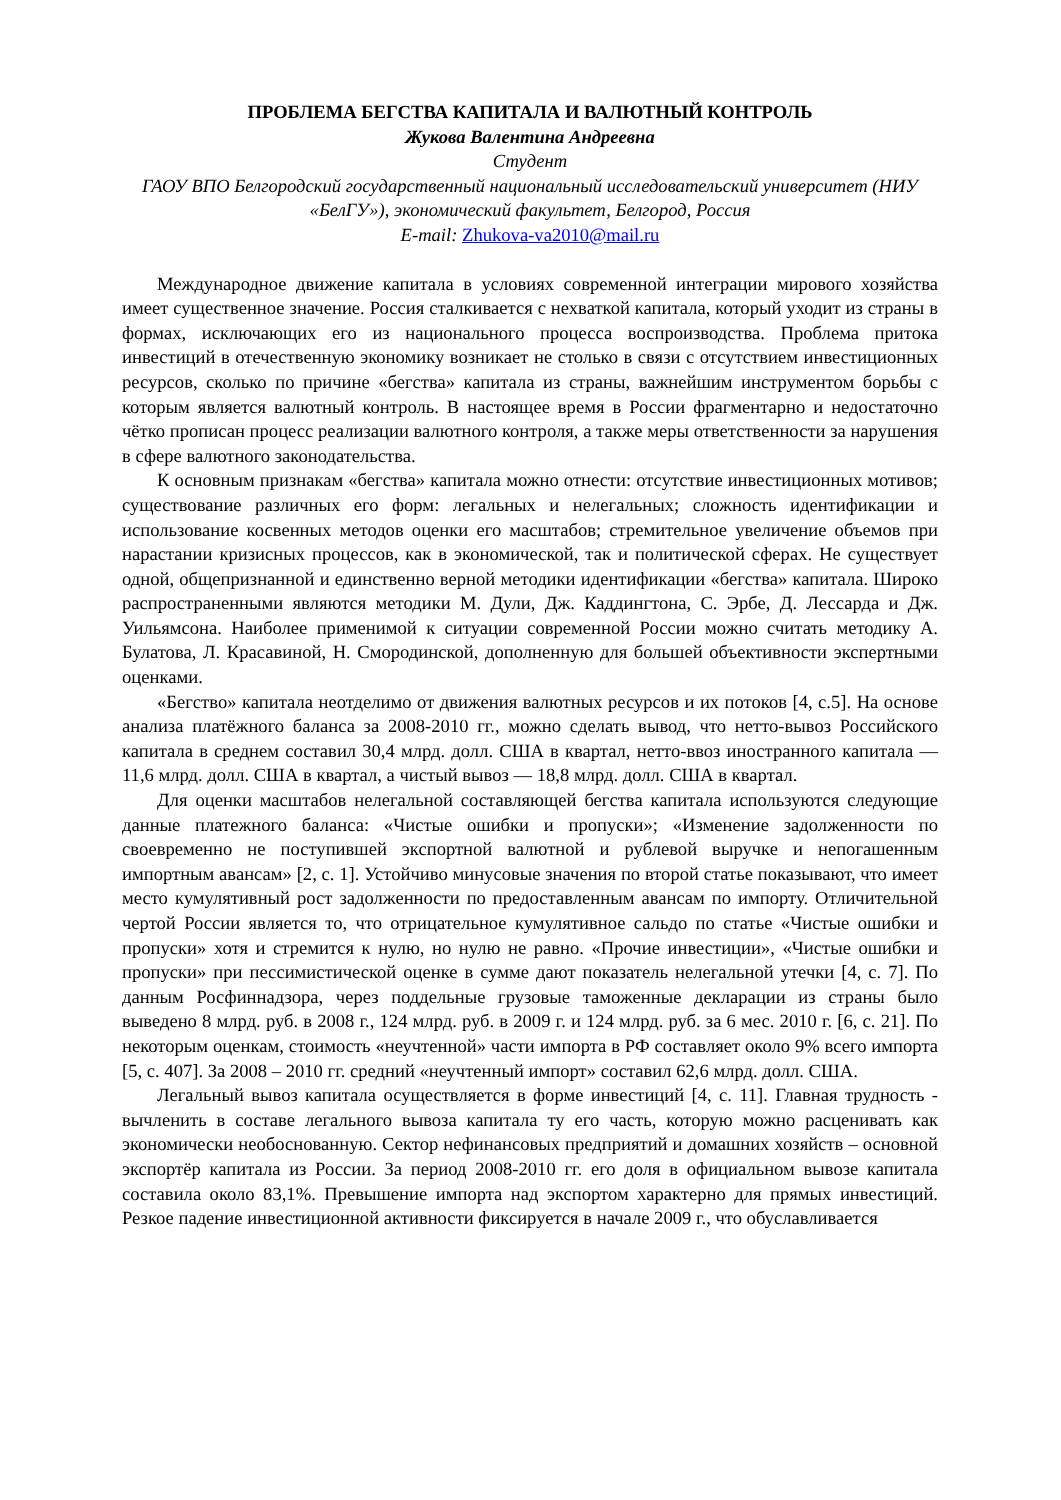ПРОБЛЕМА БЕГСТВА КАПИТАЛА И ВАЛЮТНЫЙ КОНТРОЛЬ
Жукова Валентина Андреевна
Студент
ГАОУ ВПО Белгородский государственный национальный исследовательский университет (НИУ «БелГУ»), экономический факультет, Белгород, Россия
E-mail: Zhukova-va2010@mail.ru
Международное движение капитала в условиях современной интеграции мирового хозяйства имеет существенное значение. Россия сталкивается с нехваткой капитала, который уходит из страны в формах, исключающих его из национального процесса воспроизводства. Проблема притока инвестиций в отечественную экономику возникает не столько в связи с отсутствием инвестиционных ресурсов, сколько по причине «бегства» капитала из страны, важнейшим инструментом борьбы с которым является валютный контроль. В настоящее время в России фрагментарно и недостаточно чётко прописан процесс реализации валютного контроля, а также меры ответственности за нарушения в сфере валютного законодательства.
К основным признакам «бегства» капитала можно отнести: отсутствие инвестиционных мотивов; существование различных его форм: легальных и нелегальных; сложность идентификации и использование косвенных методов оценки его масштабов; стремительное увеличение объемов при нарастании кризисных процессов, как в экономической, так и политической сферах. Не существует одной, общепризнанной и единственно верной методики идентификации «бегства» капитала. Широко распространенными являются методики М. Дули, Дж. Каддингтона, С. Эрбе, Д. Лессарда и Дж. Уильямсона. Наиболее применимой к ситуации современной России можно считать методику А. Булатова, Л. Красавиной, Н. Смородинской, дополненную для большей объективности экспертными оценками.
«Бегство» капитала неотделимо от движения валютных ресурсов и их потоков [4, с.5]. На основе анализа платёжного баланса за 2008-2010 гг., можно сделать вывод, что нетто-вывоз Российского капитала в среднем составил 30,4 млрд. долл. США в квартал, нетто-ввоз иностранного капитала — 11,6 млрд. долл. США в квартал, а чистый вывоз — 18,8 млрд. долл. США в квартал.
Для оценки масштабов нелегальной составляющей бегства капитала используются следующие данные платежного баланса: «Чистые ошибки и пропуски»; «Изменение задолженности по своевременно не поступившей экспортной валютной и рублевой выручке и непогашенным импортным авансам» [2, с. 1]. Устойчиво минусовые значения по второй статье показывают, что имеет место кумулятивный рост задолженности по предоставленным авансам по импорту. Отличительной чертой России является то, что отрицательное кумулятивное сальдо по статье «Чистые ошибки и пропуски» хотя и стремится к нулю, но нулю не равно. «Прочие инвестиции», «Чистые ошибки и пропуски» при пессимистической оценке в сумме дают показатель нелегальной утечки [4, с. 7]. По данным Росфиннадзора, через поддельные грузовые таможенные декларации из страны было выведено 8 млрд. руб. в 2008 г., 124 млрд. руб. в 2009 г. и 124 млрд. руб. за 6 мес. 2010 г. [6, с. 21]. По некоторым оценкам, стоимость «неучтенной» части импорта в РФ составляет около 9% всего импорта [5, с. 407]. За 2008 – 2010 гг. средний «неучтенный импорт» составил 62,6 млрд. долл. США.
Легальный вывоз капитала осуществляется в форме инвестиций [4, с. 11]. Главная трудность - вычленить в составе легального вывоза капитала ту его часть, которую можно расценивать как экономически необоснованную. Сектор нефинансовых предприятий и домашних хозяйств – основной экспортёр капитала из России. За период 2008-2010 гг. его доля в официальном вывозе капитала составила около 83,1%. Превышение импорта над экспортом характерно для прямых инвестиций. Резкое падение инвестиционной активности фиксируется в начале 2009 г., что обуславливается